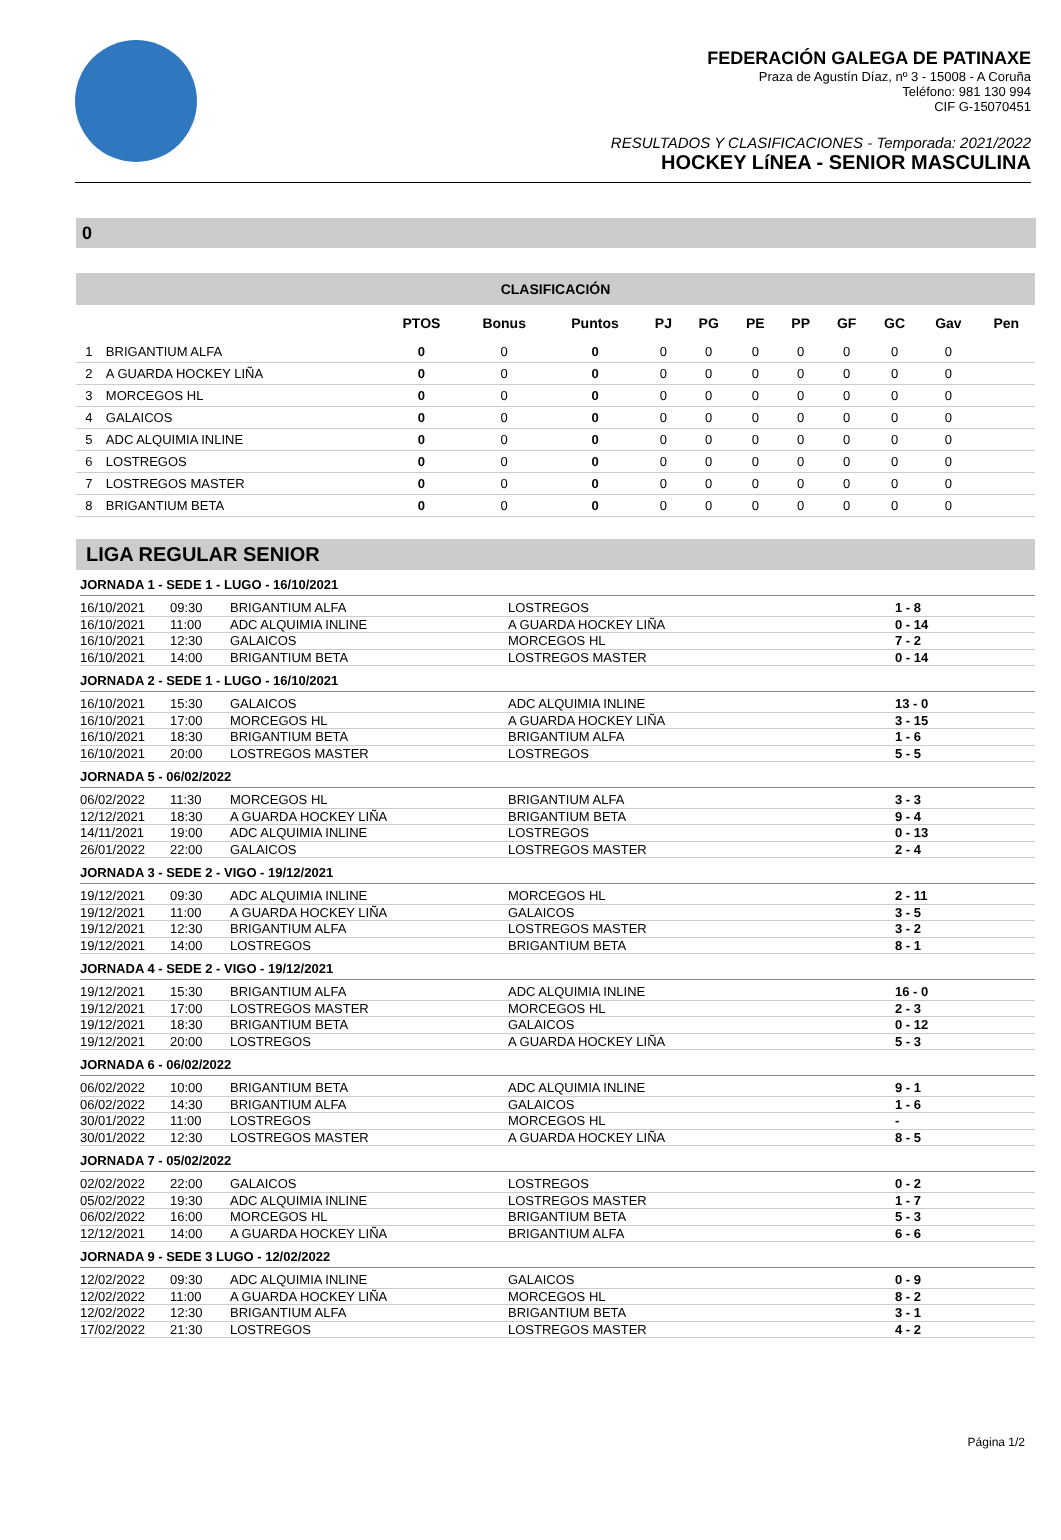FEDERACIÓN GALEGA DE PATINAXE
Praza de Agustín Díaz, nº 3 - 15008 - A Coruña
Teléfono: 981 130 994
CIF G-15070451
RESULTADOS Y CLASIFICACIONES - Temporada: 2021/2022
HOCKEY LíNEA - SENIOR MASCULINA
0
CLASIFICACIÓN
| | | PTOS | Bonus | Puntos | PJ | PG | PE | PP | GF | GC | Gav | Pen |
| --- | --- | --- | --- | --- | --- | --- | --- | --- | --- | --- | --- | --- |
| 1 | BRIGANTIUM ALFA | 0 | 0 | 0 | 0 | 0 | 0 | 0 | 0 | 0 | 0 | |
| 2 | A GUARDA HOCKEY LIÑA | 0 | 0 | 0 | 0 | 0 | 0 | 0 | 0 | 0 | 0 | |
| 3 | MORCEGOS HL | 0 | 0 | 0 | 0 | 0 | 0 | 0 | 0 | 0 | 0 | |
| 4 | GALAICOS | 0 | 0 | 0 | 0 | 0 | 0 | 0 | 0 | 0 | 0 | |
| 5 | ADC ALQUIMIA INLINE | 0 | 0 | 0 | 0 | 0 | 0 | 0 | 0 | 0 | 0 | |
| 6 | LOSTREGOS | 0 | 0 | 0 | 0 | 0 | 0 | 0 | 0 | 0 | 0 | |
| 7 | LOSTREGOS MASTER | 0 | 0 | 0 | 0 | 0 | 0 | 0 | 0 | 0 | 0 | |
| 8 | BRIGANTIUM BETA | 0 | 0 | 0 | 0 | 0 | 0 | 0 | 0 | 0 | 0 | |
LIGA REGULAR SENIOR
JORNADA 1 - SEDE 1 - LUGO - 16/10/2021
| 16/10/2021 | 09:30 | BRIGANTIUM ALFA | LOSTREGOS | 1 - 8 |
| 16/10/2021 | 11:00 | ADC ALQUIMIA INLINE | A GUARDA HOCKEY LIÑA | 0 - 14 |
| 16/10/2021 | 12:30 | GALAICOS | MORCEGOS HL | 7 - 2 |
| 16/10/2021 | 14:00 | BRIGANTIUM BETA | LOSTREGOS MASTER | 0 - 14 |
JORNADA 2 - SEDE 1 - LUGO - 16/10/2021
| 16/10/2021 | 15:30 | GALAICOS | ADC ALQUIMIA INLINE | 13 - 0 |
| 16/10/2021 | 17:00 | MORCEGOS HL | A GUARDA HOCKEY LIÑA | 3 - 15 |
| 16/10/2021 | 18:30 | BRIGANTIUM BETA | BRIGANTIUM ALFA | 1 - 6 |
| 16/10/2021 | 20:00 | LOSTREGOS MASTER | LOSTREGOS | 5 - 5 |
JORNADA 5 - 06/02/2022
| 06/02/2022 | 11:30 | MORCEGOS HL | BRIGANTIUM ALFA | 3 - 3 |
| 12/12/2021 | 18:30 | A GUARDA HOCKEY LIÑA | BRIGANTIUM BETA | 9 - 4 |
| 14/11/2021 | 19:00 | ADC ALQUIMIA INLINE | LOSTREGOS | 0 - 13 |
| 26/01/2022 | 22:00 | GALAICOS | LOSTREGOS MASTER | 2 - 4 |
JORNADA 3 - SEDE 2 - VIGO - 19/12/2021
| 19/12/2021 | 09:30 | ADC ALQUIMIA INLINE | MORCEGOS HL | 2 - 11 |
| 19/12/2021 | 11:00 | A GUARDA HOCKEY LIÑA | GALAICOS | 3 - 5 |
| 19/12/2021 | 12:30 | BRIGANTIUM ALFA | LOSTREGOS MASTER | 3 - 2 |
| 19/12/2021 | 14:00 | LOSTREGOS | BRIGANTIUM BETA | 8 - 1 |
JORNADA 4 - SEDE 2 - VIGO - 19/12/2021
| 19/12/2021 | 15:30 | BRIGANTIUM ALFA | ADC ALQUIMIA INLINE | 16 - 0 |
| 19/12/2021 | 17:00 | LOSTREGOS MASTER | MORCEGOS HL | 2 - 3 |
| 19/12/2021 | 18:30 | BRIGANTIUM BETA | GALAICOS | 0 - 12 |
| 19/12/2021 | 20:00 | LOSTREGOS | A GUARDA HOCKEY LIÑA | 5 - 3 |
JORNADA 6 - 06/02/2022
| 06/02/2022 | 10:00 | BRIGANTIUM BETA | ADC ALQUIMIA INLINE | 9 - 1 |
| 06/02/2022 | 14:30 | BRIGANTIUM ALFA | GALAICOS | 1 - 6 |
| 30/01/2022 | 11:00 | LOSTREGOS | MORCEGOS HL | - |
| 30/01/2022 | 12:30 | LOSTREGOS MASTER | A GUARDA HOCKEY LIÑA | 8 - 5 |
JORNADA 7 - 05/02/2022
| 02/02/2022 | 22:00 | GALAICOS | LOSTREGOS | 0 - 2 |
| 05/02/2022 | 19:30 | ADC ALQUIMIA INLINE | LOSTREGOS MASTER | 1 - 7 |
| 06/02/2022 | 16:00 | MORCEGOS HL | BRIGANTIUM BETA | 5 - 3 |
| 12/12/2021 | 14:00 | A GUARDA HOCKEY LIÑA | BRIGANTIUM ALFA | 6 - 6 |
JORNADA 9 - SEDE 3 LUGO - 12/02/2022
| 12/02/2022 | 09:30 | ADC ALQUIMIA INLINE | GALAICOS | 0 - 9 |
| 12/02/2022 | 11:00 | A GUARDA HOCKEY LIÑA | MORCEGOS HL | 8 - 2 |
| 12/02/2022 | 12:30 | BRIGANTIUM ALFA | BRIGANTIUM BETA | 3 - 1 |
| 17/02/2022 | 21:30 | LOSTREGOS | LOSTREGOS MASTER | 4 - 2 |
Página 1/2